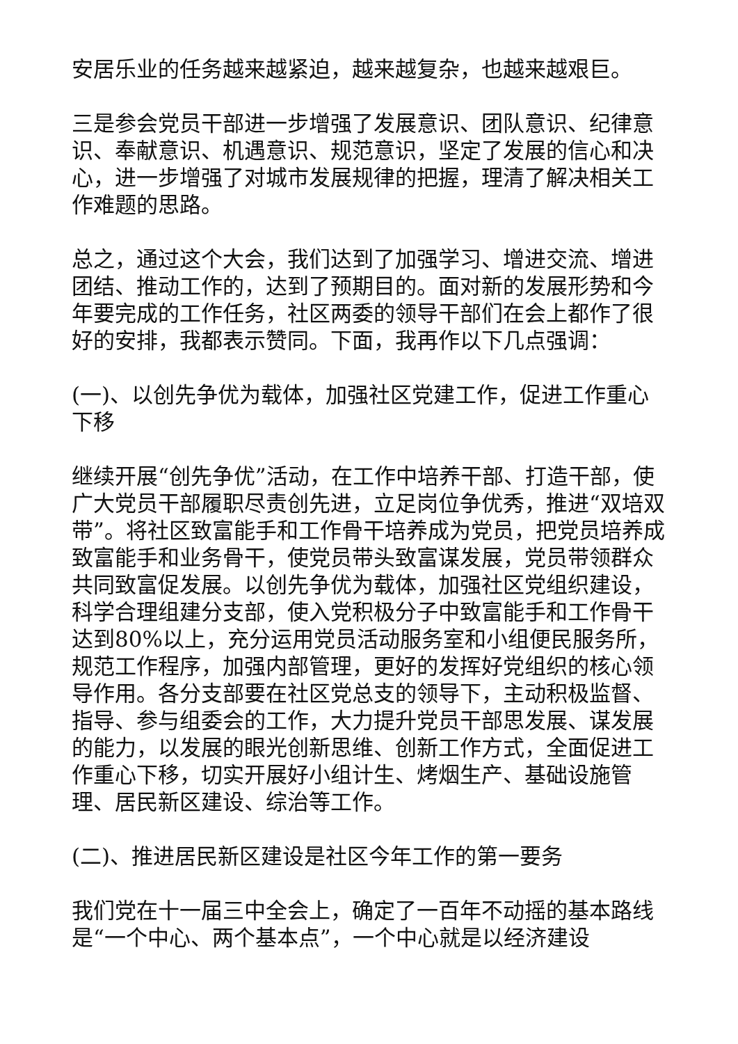安居乐业的任务越来越紧迫，越来越复杂，也越来越艰巨。
三是参会党员干部进一步增强了发展意识、团队意识、纪律意识、奉献意识、机遇意识、规范意识，坚定了发展的信心和决心，进一步增强了对城市发展规律的把握，理清了解决相关工作难题的思路。
总之，通过这个大会，我们达到了加强学习、增进交流、增进团结、推动工作的，达到了预期目的。面对新的发展形势和今年要完成的工作任务，社区两委的领导干部们在会上都作了很好的安排，我都表示赞同。下面，我再作以下几点强调：
(一)、以创先争优为载体，加强社区党建工作，促进工作重心下移
继续开展“创先争优”活动，在工作中培养干部、打造干部，使广大党员干部履职尽责创先进，立足岗位争优秀，推进“双培双带”。将社区致富能手和工作骨干培养成为党员，把党员培养成致富能手和业务骨干，使党员带头致富谋发展，党员带领群众共同致富促发展。以创先争优为载体，加强社区党组织建设，科学合理组建分支部，使入党积极分子中致富能手和工作骨干达到80%以上，充分运用党员活动服务室和小组便民服务所，规范工作程序，加强内部管理，更好的发挥好党组织的核心领导作用。各分支部要在社区党总支的领导下，主动积极监督、指导、参与组委会的工作，大力提升党员干部思发展、谋发展的能力，以发展的眼光创新思维、创新工作方式，全面促进工作重心下移，切实开展好小组计生、烤烟生产、基础设施管理、居民新区建设、综治等工作。
(二)、推进居民新区建设是社区今年工作的第一要务
我们党在十一届三中全会上，确定了一百年不动摇的基本路线是“一个中心、两个基本点”，一个中心就是以经济建设